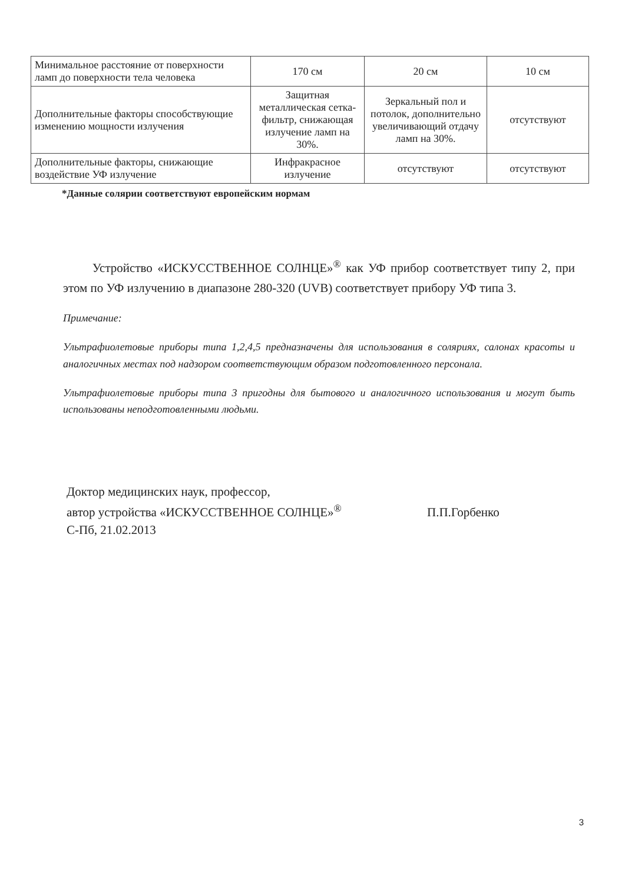| Минимальное расстояние от поверхности ламп до поверхности тела человека | 170 см | 20 см | 10 см |
| Дополнительные факторы способствующие изменению мощности излучения | Защитная металлическая сетка-фильтр, снижающая излучение ламп на 30%. | Зеркальный пол и потолок, дополнительно увеличивающий отдачу ламп на 30%. | отсутствуют |
| Дополнительные факторы, снижающие воздействие УФ излучение | Инфракрасное излучение | отсутствуют | отсутствуют |
*Данные солярии соответствуют европейским нормам
Устройство «ИСКУССТВЕННОЕ СОЛНЦЕ»<sup>®</sup> как УФ прибор соответствует типу 2, при этом по УФ излучению в диапазоне 280-320 (UVB) соответствует прибору УФ типа 3.
Примечание:
Ультрафиолетовые приборы типа 1,2,4,5 предназначены для использования в соляриях, салонах красоты и аналогичных местах под надзором соответствующим образом подготовленного персонала.
Ультрафиолетовые приборы типа 3 пригодны для бытового и аналогичного использования и могут быть использованы неподготовленными людьми.
Доктор медицинских наук, профессор,
автор устройства «ИСКУССТВЕННОЕ СОЛНЦЕ»<sup>®</sup> П.П.Горбенко
С-Пб, 21.02.2013
3